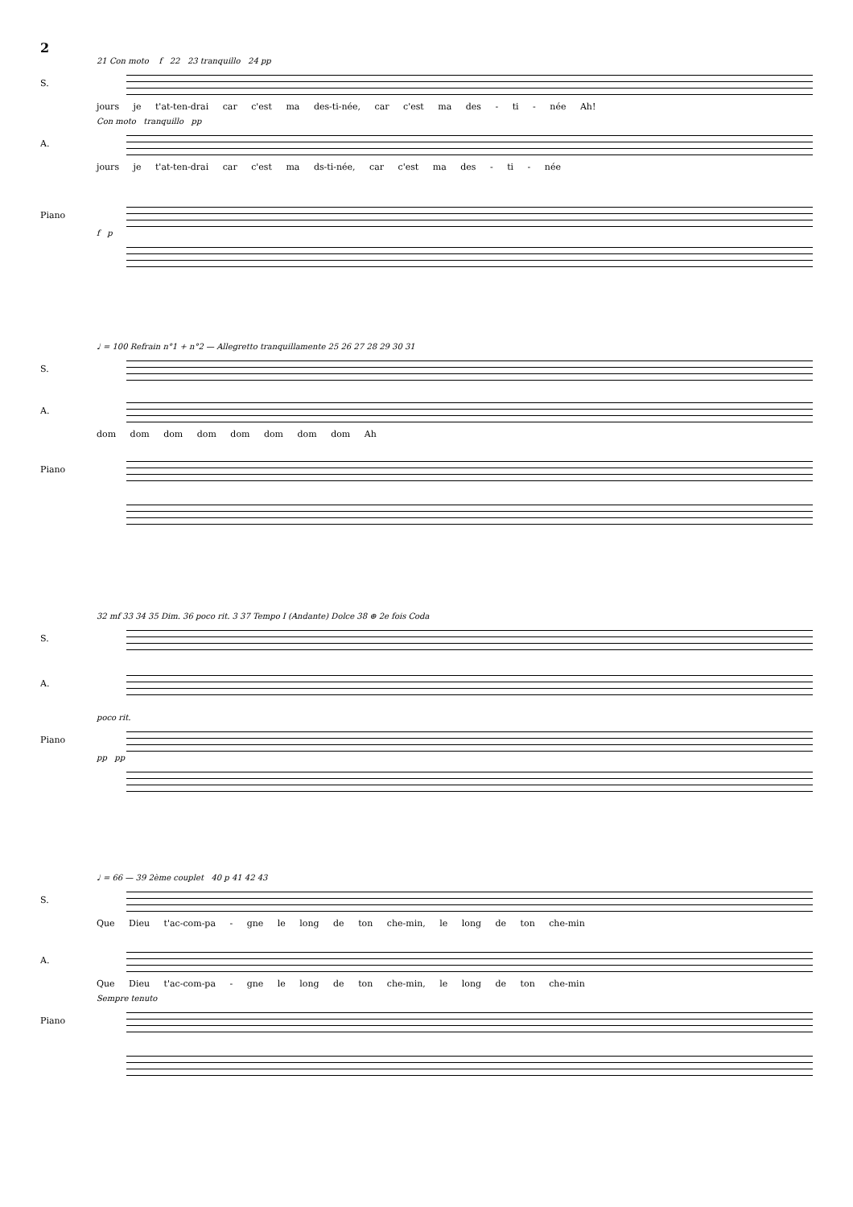2
21 Con moto f 22 23 tranquillo 24 pp
S.
jours je t'at-ten-drai car c'est ma des-ti-née, car c'est ma des - ti - née Ah!
Con moto tranquillo pp
A.
jours je t'at-ten-drai car c'est ma ds-ti-née, car c'est ma des - ti - née
Piano
f p
♩ = 100 Refrain n°1 + n°2 — Allegretto tranquillamente 25 26 27 28 29 30 31
S.
A.
dom dom dom dom dom dom dom dom Ah
Piano
32 mf 33 34 35 Dim. 36 poco rit. 3 37 Tempo I (Andante) Dolce 38 ⊕ 2e fois Coda
S.
A.
poco rit.
Piano
pp pp
♩ = 66 — 39 2ème couplet 40 p 41 42 43
S.
Que Dieu t'ac-com-pa - gne le long de ton che-min, le long de ton che-min
A.
Que Dieu t'ac-com-pa - gne le long de ton che-min, le long de ton che-min
Sempre tenuto
Piano